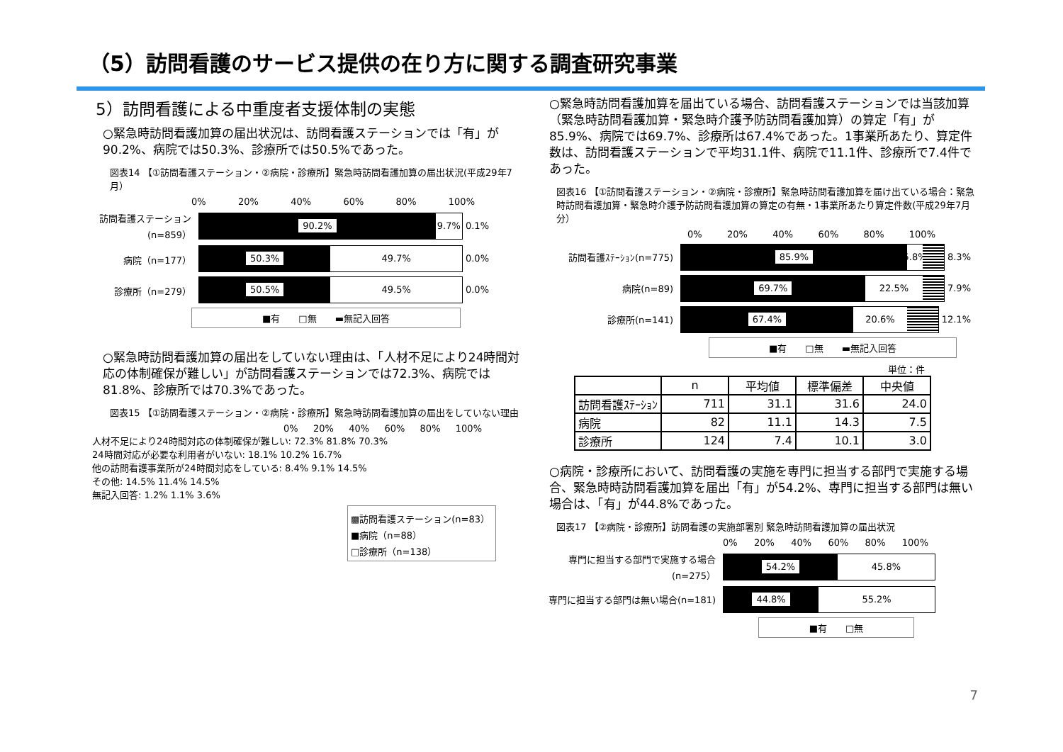（5）訪問看護のサービス提供の在り方に関する調査研究事業
5）訪問看護による中重度者支援体制の実態
○緊急時訪問看護加算の届出状況は、訪問看護ステーションでは「有」が90.2%、病院では50.3%、診療所では50.5%であった。
図表14 【①訪問看護ステーション・②病院・診療所】緊急時訪問看護加算の届出状況(平成29年7月）
0% 20% 40% 60% 80% 100%
訪問看護ステーション(n=859）
90.2% 9.7%
0.1%
病院（n=177）
50.3% 49.7%
0.0%
診療所（n=279）
50.5% 49.5%
0.0%
■有　　□無　　▬無記入回答
○緊急時訪問看護加算の届出をしていない理由は、「人材不足により24時間対応の体制確保が難しい」が訪問看護ステーションでは72.3%、病院では81.8%、診療所では70.3%であった。
図表15 【①訪問看護ステーション・②病院・診療所】緊急時訪問看護加算の届出をしていない理由
0% 20% 40% 60% 80% 100%
人材不足により24時間対応の体制確保が難しい: 72.3% 81.8% 70.3%
24時間対応が必要な利用者がいない: 18.1% 10.2% 16.7%
他の訪問看護事業所が24時間対応をしている: 8.4% 9.1% 14.5%
その他: 14.5% 11.4% 14.5%
無記入回答: 1.2% 1.1% 3.6%
▩訪問看護ステーション(n=83）
■病院（n=88）
□診療所（n=138）
○緊急時訪問看護加算を届出ている場合、訪問看護ステーションでは当該加算（緊急時訪問看護加算・緊急時介護予防訪問看護加算）の算定「有」が85.9%、病院では69.7%、診療所は67.4%であった。1事業所あたり、算定件数は、訪問看護ステーションで平均31.1件、病院で11.1件、診療所で7.4件であった。
図表16 【①訪問看護ステーション・②病院・診療所】緊急時訪問看護加算を届け出ている場合：緊急時訪問看護加算・緊急時介護予防訪問看護加算の算定の有無・1事業所あたり算定件数(平成29年7月分）
0% 20% 40% 60% 80% 100%
訪問看護ｽﾃｰｼｮﾝ(n=775)
85.9% 5.8%
8.3%
病院(n=89)
69.7% 22.5%
7.9%
診療所(n=141)
67.4% 20.6%
12.1%
■有　　□無　　▬無記入回答
単位：件
| | n | 平均値 | 標準偏差 | 中央値 |
| --- | --- | --- | --- | --- |
| 訪問看護ｽﾃｰｼｮﾝ | 711 | 31.1 | 31.6 | 24.0 |
| 病院 | 82 | 11.1 | 14.3 | 7.5 |
| 診療所 | 124 | 7.4 | 10.1 | 3.0 |
○病院・診療所において、訪問看護の実施を専門に担当する部門で実施する場合、緊急時時訪問看護加算を届出「有」が54.2%、専門に担当する部門は無い場合は、「有」が44.8%であった。
図表17 【②病院・診療所】訪問看護の実施部署別 緊急時訪問看護加算の届出状況
0% 20% 40% 60% 80% 100%
専門に担当する部門で実施する場合(n=275）
54.2% 45.8%
専門に担当する部門は無い場合(n=181)
44.8% 55.2%
■有　　□無
7